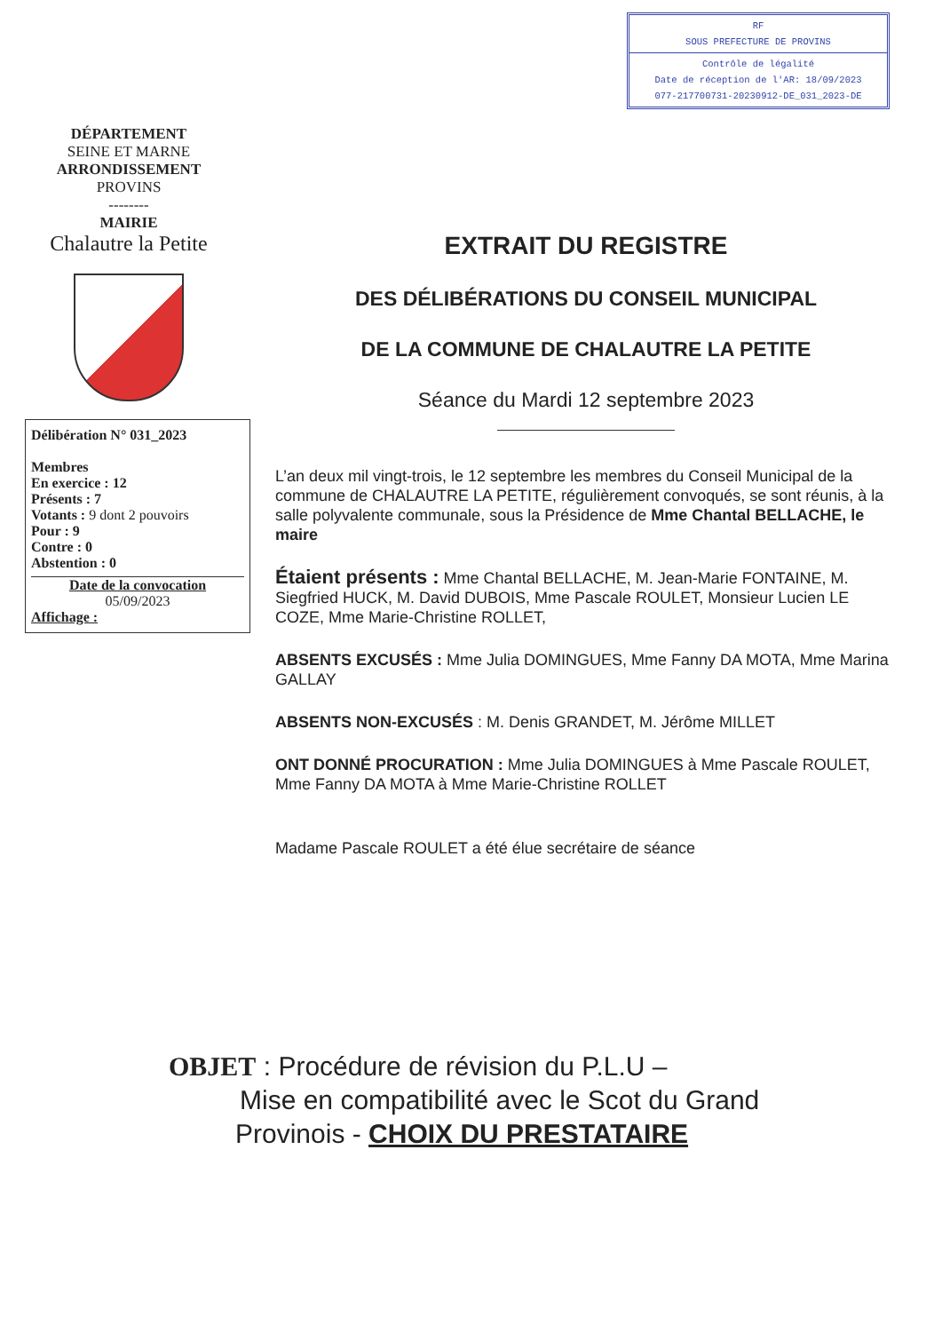RF
SOUS PREFECTURE DE PROVINS
Contrôle de légalité
Date de réception de l'AR: 18/09/2023
077-217700731-20230912-DE_031_2023-DE
DÉPARTEMENT
SEINE ET MARNE
ARRONDISSEMENT
PROVINS
--------
MAIRIE
Chalautre la Petite
Délibération N° 031_2023
Membres
En exercice : 12
Présents : 7
Votants : 9 dont 2 pouvoirs
Pour : 9
Contre : 0
Abstention : 0
Date de la convocation
05/09/2023
Affichage :
EXTRAIT DU REGISTRE
DES DÉLIBÉRATIONS DU CONSEIL MUNICIPAL
DE LA COMMUNE DE CHALAUTRE LA PETITE
Séance du Mardi 12 septembre 2023
L’an deux mil vingt-trois, le 12 septembre les membres du Conseil Municipal de la commune de CHALAUTRE LA PETITE, régulièrement convoqués, se sont réunis, à la salle polyvalente communale, sous la Présidence de Mme Chantal BELLACHE, le maire
Étaient présents : Mme Chantal BELLACHE, M. Jean-Marie FONTAINE, M. Siegfried HUCK, M. David DUBOIS, Mme Pascale ROULET, Monsieur Lucien LE COZE, Mme Marie-Christine ROLLET,
ABSENTS EXCUSÉS : Mme Julia DOMINGUES, Mme Fanny DA MOTA, Mme Marina GALLAY
ABSENTS NON-EXCUSÉS : M. Denis GRANDET, M. Jérôme MILLET
ONT DONNÉ PROCURATION : Mme Julia DOMINGUES à Mme Pascale ROULET, Mme Fanny DA MOTA à Mme Marie-Christine ROLLET
Madame Pascale ROULET a été élue secrétaire de séance
OBJET : Procédure de révision du P.L.U –
Mise en compatibilité avec le Scot du Grand
Provinois - CHOIX DU PRESTATAIRE